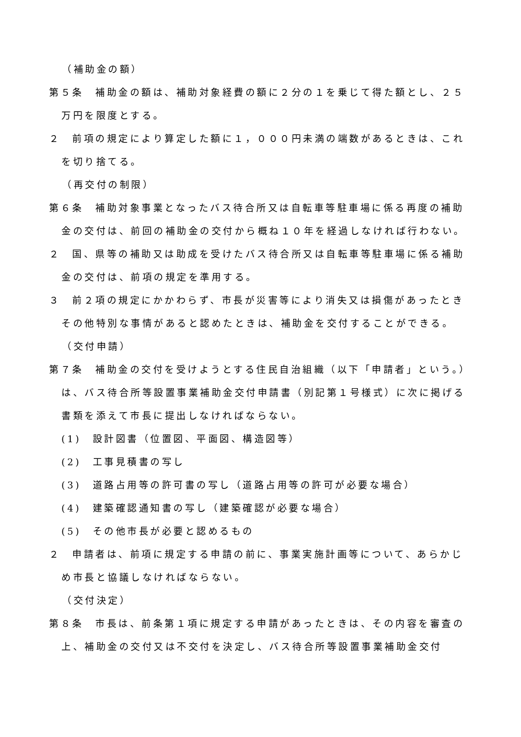（補助金の額）
第５条　補助金の額は、補助対象経費の額に２分の１を乗じて得た額とし、２５万円を限度とする。
２　前項の規定により算定した額に１，０００円未満の端数があるときは、これを切り捨てる。
（再交付の制限）
第６条　補助対象事業となったバス待合所又は自転車等駐車場に係る再度の補助金の交付は、前回の補助金の交付から概ね１０年を経過しなければ行わない。
２　国、県等の補助又は助成を受けたバス待合所又は自転車等駐車場に係る補助金の交付は、前項の規定を準用する。
３　前２項の規定にかかわらず、市長が災害等により消失又は損傷があったときその他特別な事情があると認めたときは、補助金を交付することができる。
（交付申請）
第７条　補助金の交付を受けようとする住民自治組織（以下「申請者」という。）は、バス待合所等設置事業補助金交付申請書（別記第１号様式）に次に掲げる書類を添えて市長に提出しなければならない。
(1)　設計図書（位置図、平面図、構造図等）
(2)　工事見積書の写し
(3)　道路占用等の許可書の写し（道路占用等の許可が必要な場合）
(4)　建築確認通知書の写し（建築確認が必要な場合）
(5)　その他市長が必要と認めるもの
２　申請者は、前項に規定する申請の前に、事業実施計画等について、あらかじめ市長と協議しなければならない。
（交付決定）
第８条　市長は、前条第１項に規定する申請があったときは、その内容を審査の上、補助金の交付又は不交付を決定し、バス待合所等設置事業補助金交付